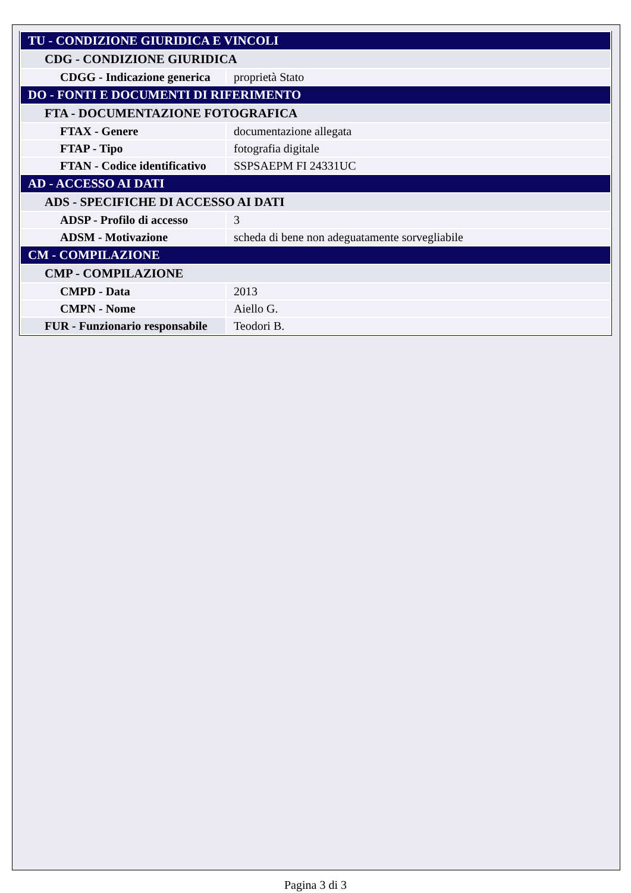| TU - CONDIZIONE GIURIDICA E VINCOLI | |
| CDG - CONDIZIONE GIURIDICA | |
| CDGG - Indicazione generica | proprietà Stato |
| DO - FONTI E DOCUMENTI DI RIFERIMENTO | |
| FTA - DOCUMENTAZIONE FOTOGRAFICA | |
| FTAX - Genere | documentazione allegata |
| FTAP - Tipo | fotografia digitale |
| FTAN - Codice identificativo | SSPSAEPM FI 24331UC |
| AD - ACCESSO AI DATI | |
| ADS - SPECIFICHE DI ACCESSO AI DATI | |
| ADSP - Profilo di accesso | 3 |
| ADSM - Motivazione | scheda di bene non adeguatamente sorvegliabile |
| CM - COMPILAZIONE | |
| CMP - COMPILAZIONE | |
| CMPD - Data | 2013 |
| CMPN - Nome | Aiello G. |
| FUR - Funzionario responsabile | Teodori B. |
Pagina 3 di 3